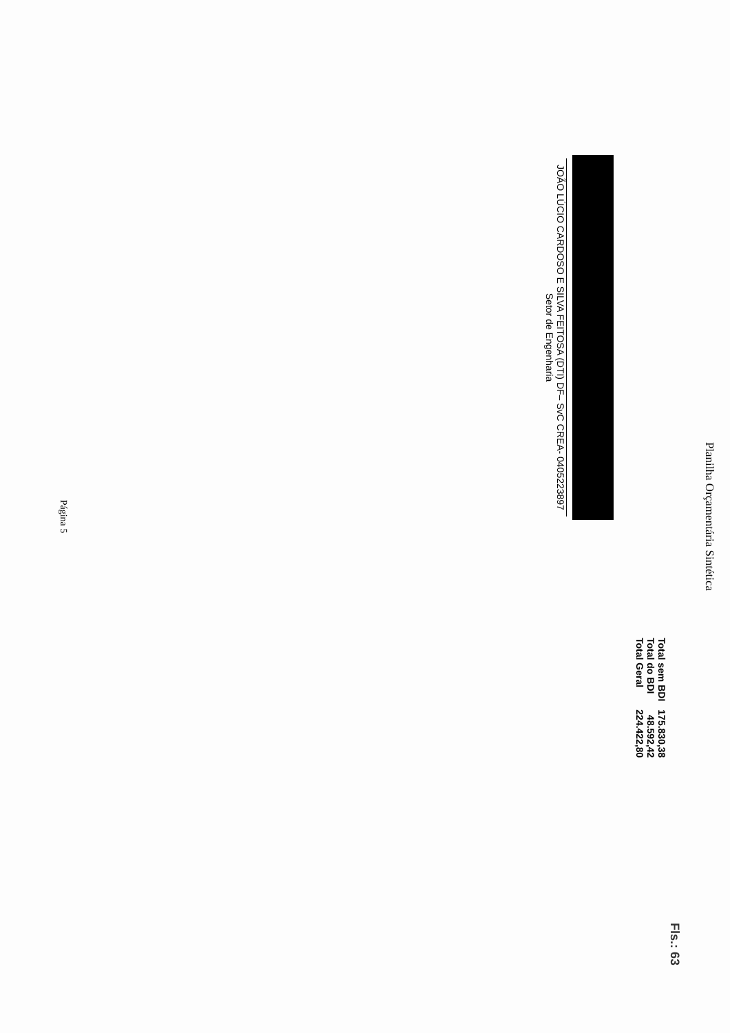Planilha Orçamentária Sintética
Fls.: 63
| Total sem BDI | 175.830,38 |
| Total do BDI | 48.592,42 |
| Total Geral | 224.422,80 |
JOÃO LÚCIO CARDOSO E SILVA FEITOSA (DTI) DF– SvC CREA- 0405223897
Setor de Engenharia
Página 5